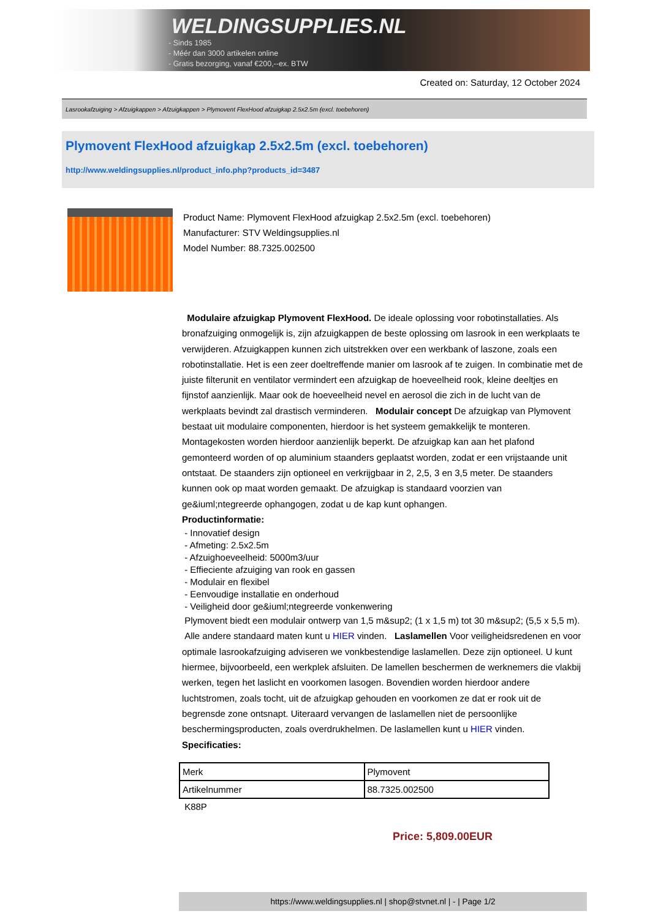WELDINGSUPPLIES.NL
- Sinds 1985
- Méér dan 3000 artikelen online
- Gratis bezorging, vanaf €200,--ex. BTW
Created on: Saturday, 12 October 2024
Lasrookafzuiging > Afzuigkappen > Afzuigkappen > Plymovent FlexHood afzuigkap 2.5x2.5m (excl. toebehoren)
Plymovent FlexHood afzuigkap 2.5x2.5m (excl. toebehoren)
http://www.weldingsupplies.nl/product_info.php?products_id=3487
Product Name: Plymovent FlexHood afzuigkap 2.5x2.5m (excl. toebehoren)
Manufacturer: STV Weldingsupplies.nl
Model Number: 88.7325.002500
Modulaire afzuigkap Plymovent FlexHood. De ideale oplossing voor robotinstallaties. Als bronafzuiging onmogelijk is, zijn afzuigkappen de beste oplossing om lasrook in een werkplaats te verwijderen. Afzuigkappen kunnen zich uitstrekken over een werkbank of laszone, zoals een robotinstallatie. Het is een zeer doeltreffende manier om lasrook af te zuigen. In combinatie met de juiste filterunit en ventilator vermindert een afzuigkap de hoeveelheid rook, kleine deeltjes en fijnstof aanzienlijk. Maar ook de hoeveelheid nevel en aerosol die zich in de lucht van de werkplaats bevindt zal drastisch verminderen. Modulair concept De afzuigkap van Plymovent bestaat uit modulaire componenten, hierdoor is het systeem gemakkelijk te monteren. Montagekosten worden hierdoor aanzienlijk beperkt. De afzuigkap kan aan het plafond gemonteerd worden of op aluminium staanders geplaatst worden, zodat er een vrijstaande unit ontstaat. De staanders zijn optioneel en verkrijgbaar in 2, 2,5, 3 en 3,5 meter. De staanders kunnen ook op maat worden gemaakt. De afzuigkap is standaard voorzien van ge&iuml;ntegreerde ophangogen, zodat u de kap kunt ophangen.
Productinformatie:
- Innovatief design
- Afmeting: 2.5x2.5m
- Afzuighoeveelheid: 5000m3/uur
- Effieciente afzuiging van rook en gassen
- Modulair en flexibel
- Eenvoudige installatie en onderhoud
- Veiligheid door ge&iuml;ntegreerde vonkenwering
Plymovent biedt een modulair ontwerp van 1,5 m&sup2; (1 x 1,5 m) tot 30 m&sup2; (5,5 x 5,5 m). Alle andere standaard maten kunt u HIER vinden. Laslamellen Voor veiligheidsredenen en voor optimale lasrookafzuiging adviseren we vonkbestendige laslamellen. Deze zijn optioneel. U kunt hiermee, bijvoorbeeld, een werkplek afsluiten. De lamellen beschermen de werknemers die vlakbij werken, tegen het laslicht en voorkomen lasogen. Bovendien worden hierdoor andere luchtstromen, zoals tocht, uit de afzuigkap gehouden en voorkomen ze dat er rook uit de begrensde zone ontsnapt. Uiteraard vervangen de laslamellen niet de persoonlijke beschermingsproducten, zoals overdrukhelmen. De laslamellen kunt u HIER vinden. Specificaties:
| Merk | Plymovent |
| Artikelnummer | 88.7325.002500 |
K88P
Price: 5,809.00EUR
https://www.weldingsupplies.nl | shop@stvnet.nl | - | Page 1/2